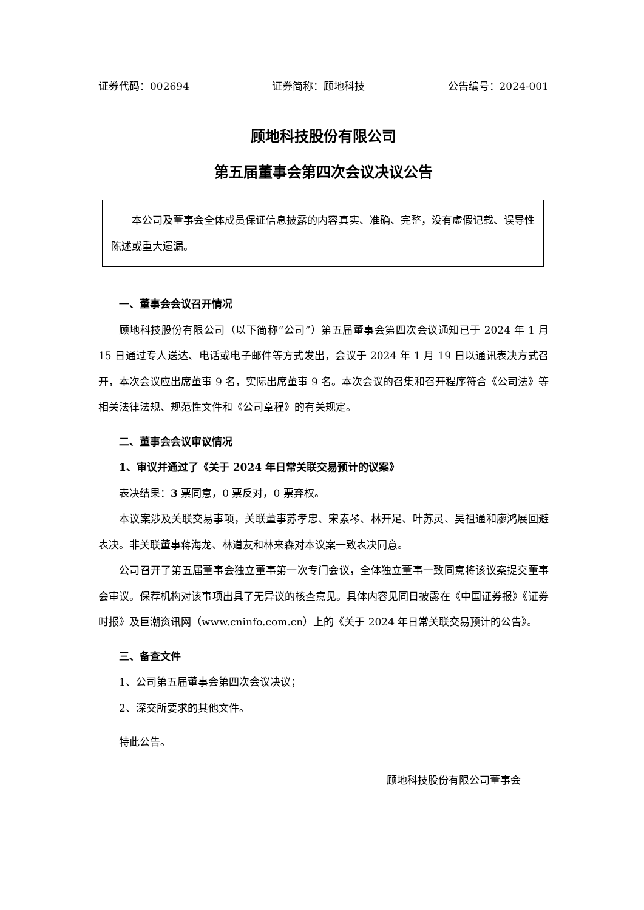证券代码：002694 证券简称：顾地科技 公告编号：2024-001
顾地科技股份有限公司
第五届董事会第四次会议决议公告
本公司及董事会全体成员保证信息披露的内容真实、准确、完整，没有虚假记载、误导性陈述或重大遗漏。
一、董事会会议召开情况
顾地科技股份有限公司（以下简称“公司”）第五届董事会第四次会议通知已于 2024 年 1 月 15 日通过专人送达、电话或电子邮件等方式发出，会议于 2024 年 1 月 19 日以通讯表决方式召开，本次会议应出席董事 9 名，实际出席董事 9 名。本次会议的召集和召开程序符合《公司法》等相关法律法规、规范性文件和《公司章程》的有关规定。
二、董事会会议审议情况
1、审议并通过了《关于 2024 年日常关联交易预计的议案》
表决结果：3 票同意，0 票反对，0 票弃权。
本议案涉及关联交易事项，关联董事苏孝忠、宋素琴、林开足、叶苏灵、吴祖通和廖鸿展回避表决。非关联董事蒋海龙、林道友和林来森对本议案一致表决同意。
公司召开了第五届董事会独立董事第一次专门会议，全体独立董事一致同意将该议案提交董事会审议。保荐机构对该事项出具了无异议的核查意见。具体内容见同日披露在《中国证券报》《证券时报》及巨潮资讯网（www.cninfo.com.cn）上的《关于 2024 年日常关联交易预计的公告》。
三、备查文件
1、公司第五届董事会第四次会议决议；
2、深交所要求的其他文件。
特此公告。
顾地科技股份有限公司董事会